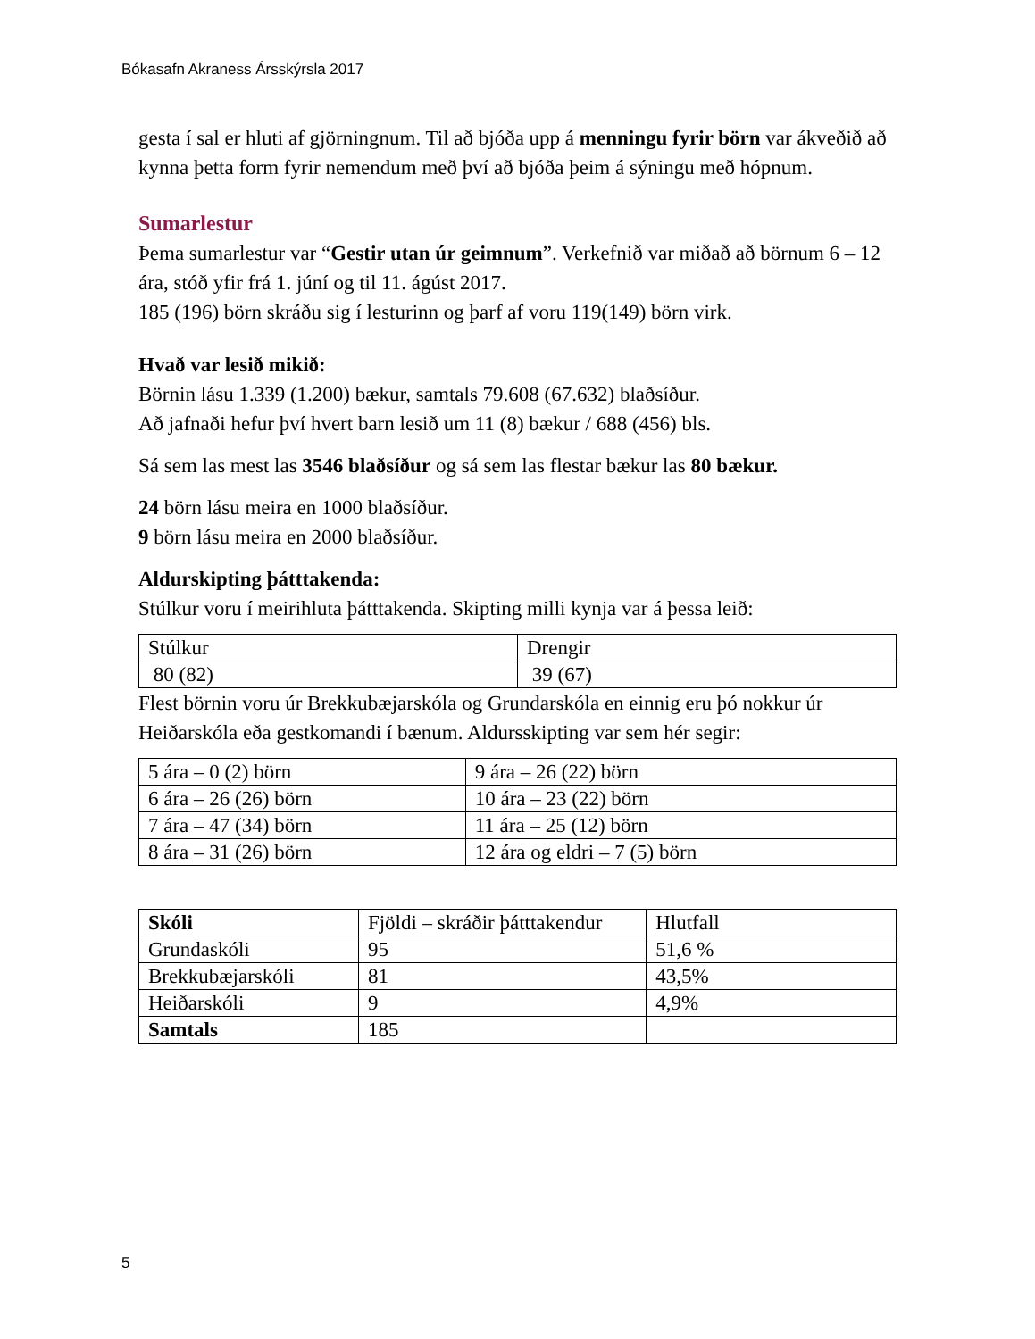Bókasafn Akraness Ársskýrsla 2017
gesta í sal er hluti af gjörningnum. Til að bjóða upp á menningu fyrir börn var ákveðið að kynna þetta form fyrir nemendum með því að bjóða þeim á sýningu með hópnum.
Sumarlestur
Þema sumarlestur var “Gestir utan úr geimnum”. Verkefnið var miðað að börnum 6 – 12 ára, stóð yfir frá 1. júní og til 11. ágúst 2017.
185 (196) börn skráðu sig í lesturinn og þarf af voru 119(149) börn virk.
Hvað var lesið mikið:
Börnin lásu 1.339 (1.200) bækur, samtals 79.608 (67.632) blaðsíður.
Að jafnaði hefur því hvert barn lesið um 11 (8) bækur / 688 (456) bls.
Sá sem las mest las 3546 blaðsíður og sá sem las flestar bækur las 80 bækur.
24 börn lásu meira en 1000 blaðsíður.
9 börn lásu meira en 2000 blaðsíður.
Aldurskipting þátttakenda:
Stúlkur voru í meirihluta þátttakenda. Skipting milli kynja var á þessa leið:
| Stúlkur | Drengir |
| 80 (82) | 39 (67) |
Flest börnin voru úr Brekkubæjarskóla og Grundarskóla en einnig eru þó nokkur úr Heiðarskóla eða gestkomandi í bænum. Aldursskipting var sem hér segir:
| 5 ára – 0 (2) börn | 9 ára – 26 (22) börn |
| 6 ára – 26 (26) börn | 10 ára – 23 (22) börn |
| 7 ára – 47 (34) börn | 11 ára – 25 (12) börn |
| 8 ára – 31 (26) börn | 12 ára og eldri – 7 (5) börn |
| Skóli | Fjöldi – skráðir þátttakendur | Hlutfall |
| --- | --- | --- |
| Grundaskóli | 95 | 51,6 % |
| Brekkubæjarskóli | 81 | 43,5% |
| Heiðarskóli | 9 | 4,9% |
| Samtals | 185 | |
5